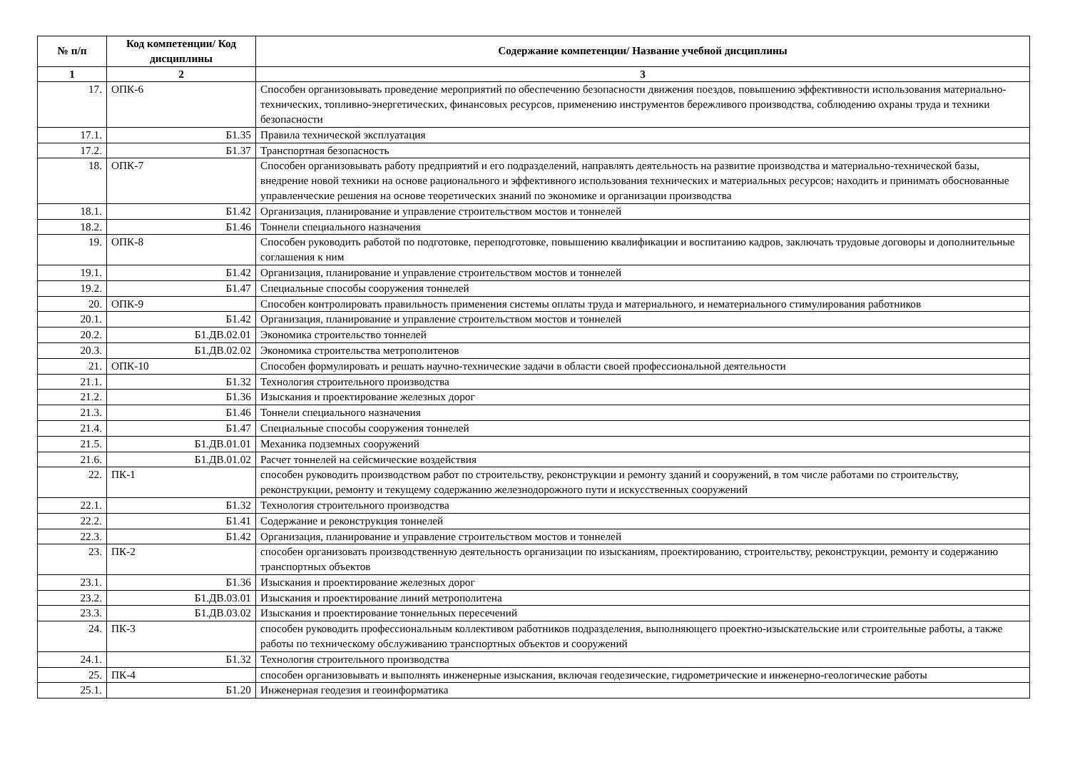| № п/п | Код компетенции/ Код дисциплины | Содержание компетенции/ Название учебной дисциплины |
| --- | --- | --- |
| 1 | 2 | 3 |
| 17. | ОПК-6 | Способен организовывать проведение мероприятий по обеспечению безопасности движения поездов, повышению эффективности использования материально-технических, топливно-энергетических, финансовых ресурсов, применению инструментов бережливого производства, соблюдению охраны труда и техники безопасности |
| 17.1. | Б1.35 | Правила технической эксплуатация |
| 17.2. | Б1.37 | Транспортная безопасность |
| 18. | ОПК-7 | Способен организовывать работу предприятий и его подразделений, направлять деятельность на развитие производства и материально-технической базы, внедрение новой техники на основе рационального и эффективного использования технических и материальных ресурсов; находить и принимать обоснованные управленческие решения на основе теоретических знаний по экономике и организации производства |
| 18.1. | Б1.42 | Организация, планирование и управление строительством мостов и тоннелей |
| 18.2. | Б1.46 | Тоннели специального назначения |
| 19. | ОПК-8 | Способен руководить работой по подготовке, переподготовке, повышению квалификации и воспитанию кадров, заключать трудовые договоры и дополнительные соглашения к ним |
| 19.1. | Б1.42 | Организация, планирование и управление строительством мостов и тоннелей |
| 19.2. | Б1.47 | Специальные способы сооружения тоннелей |
| 20. | ОПК-9 | Способен контролировать правильность применения системы оплаты труда и материального, и нематериального стимулирования работников |
| 20.1. | Б1.42 | Организация, планирование и управление строительством мостов и тоннелей |
| 20.2. | Б1.ДВ.02.01 | Экономика строительство тоннелей |
| 20.3. | Б1.ДВ.02.02 | Экономика строительства метрополитенов |
| 21. | ОПК-10 | Способен формулировать и решать научно-технические задачи в области своей профессиональной деятельности |
| 21.1. | Б1.32 | Технология строительного производства |
| 21.2. | Б1.36 | Изыскания и проектирование железных дорог |
| 21.3. | Б1.46 | Тоннели специального назначения |
| 21.4. | Б1.47 | Специальные способы сооружения тоннелей |
| 21.5. | Б1.ДВ.01.01 | Механика подземных сооружений |
| 21.6. | Б1.ДВ.01.02 | Расчет тоннелей на сейсмические воздействия |
| 22. | ПК-1 | способен руководить производством работ по строительству, реконструкции и ремонту зданий и сооружений, в том числе работами по строительству, реконструкции, ремонту и текущему содержанию железнодорожного пути и искусственных сооружений |
| 22.1. | Б1.32 | Технология строительного производства |
| 22.2. | Б1.41 | Содержание и реконструкция тоннелей |
| 22.3. | Б1.42 | Организация, планирование и управление строительством мостов и тоннелей |
| 23. | ПК-2 | способен организовать производственную деятельность организации по изысканиям, проектированию, строительству, реконструкции, ремонту и содержанию транспортных объектов |
| 23.1. | Б1.36 | Изыскания и проектирование железных дорог |
| 23.2. | Б1.ДВ.03.01 | Изыскания и проектирование линий метрополитена |
| 23.3. | Б1.ДВ.03.02 | Изыскания и проектирование тоннельных пересечений |
| 24. | ПК-3 | способен руководить профессиональным коллективом работников подразделения, выполняющего проектно-изыскательские или строительные работы, а также работы по техническому обслуживанию транспортных объектов и сооружений |
| 24.1. | Б1.32 | Технология строительного производства |
| 25. | ПК-4 | способен организовывать и выполнять инженерные изыскания, включая геодезические, гидрометрические и инженерно-геологические работы |
| 25.1. | Б1.20 | Инженерная геодезия и геоинформатика |